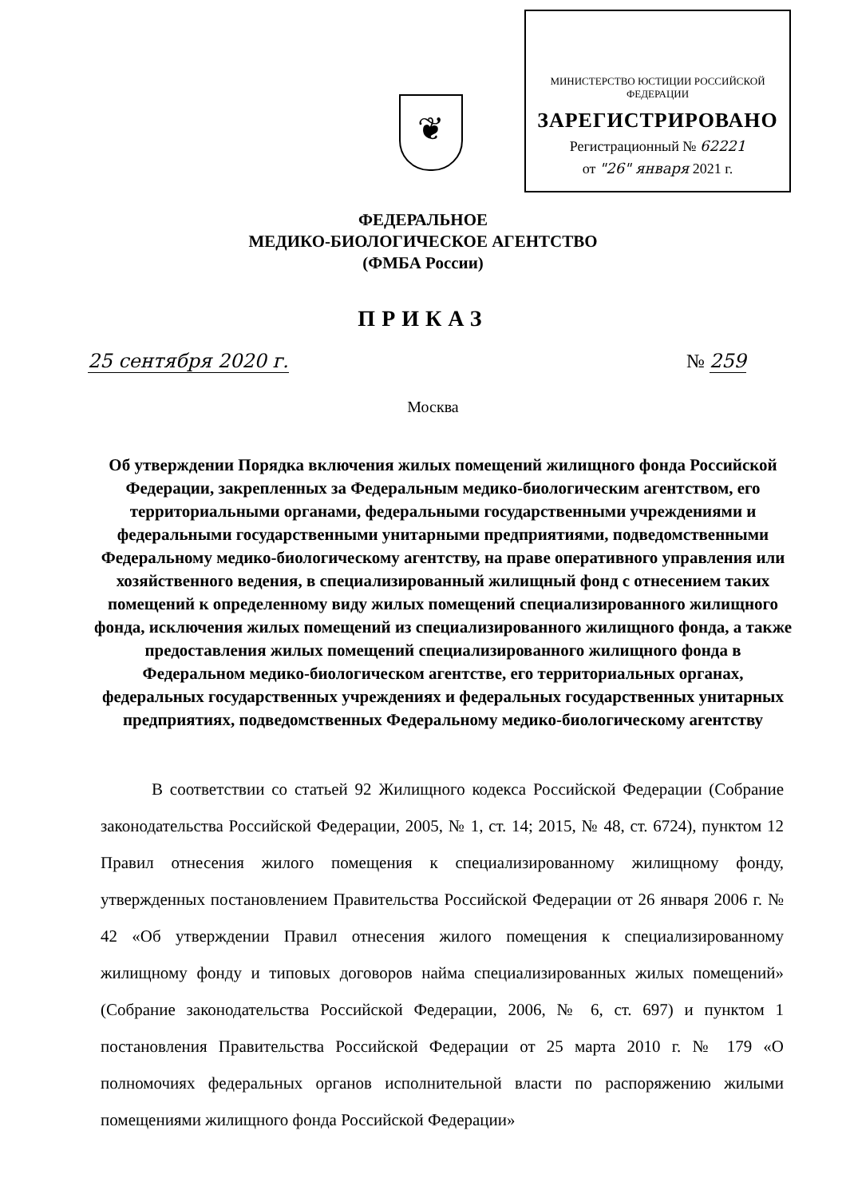МИНИСТЕРСТВО ЮСТИЦИИ РОССИЙСКОЙ ФЕДЕРАЦИИ
ЗАРЕГИСТРИРОВАНО
Регистрационный № 62221
от "26" января 2021 г.
❦
ФЕДЕРАЛЬНОЕ
МЕДИКО-БИОЛОГИЧЕСКОЕ АГЕНТСТВО
(ФМБА России)
ПРИКАЗ
25 сентября 2020 г. № 259
Москва
Об утверждении Порядка включения жилых помещений жилищного фонда Российской Федерации, закрепленных за Федеральным медико-биологическим агентством, его территориальными органами, федеральными государственными учреждениями и федеральными государственными унитарными предприятиями, подведомственными Федеральному медико-биологическому агентству, на праве оперативного управления или хозяйственного ведения, в специализированный жилищный фонд с отнесением таких помещений к определенному виду жилых помещений специализированного жилищного фонда, исключения жилых помещений из специализированного жилищного фонда, а также предоставления жилых помещений специализированного жилищного фонда в Федеральном медико-биологическом агентстве, его территориальных органах, федеральных государственных учреждениях и федеральных государственных унитарных предприятиях, подведомственных Федеральному медико-биологическому агентству
В соответствии со статьей 92 Жилищного кодекса Российской Федерации (Собрание законодательства Российской Федерации, 2005, № 1, ст. 14; 2015, № 48, ст. 6724), пунктом 12 Правил отнесения жилого помещения к специализированному жилищному фонду, утвержденных постановлением Правительства Российской Федерации от 26 января 2006 г. № 42 «Об утверждении Правил отнесения жилого помещения к специализированному жилищному фонду и типовых договоров найма специализированных жилых помещений» (Собрание законодательства Российской Федерации, 2006, № 6, ст. 697) и пунктом 1 постановления Правительства Российской Федерации от 25 марта 2010 г. № 179 «О полномочиях федеральных органов исполнительной власти по распоряжению жилыми помещениями жилищного фонда Российской Федерации»